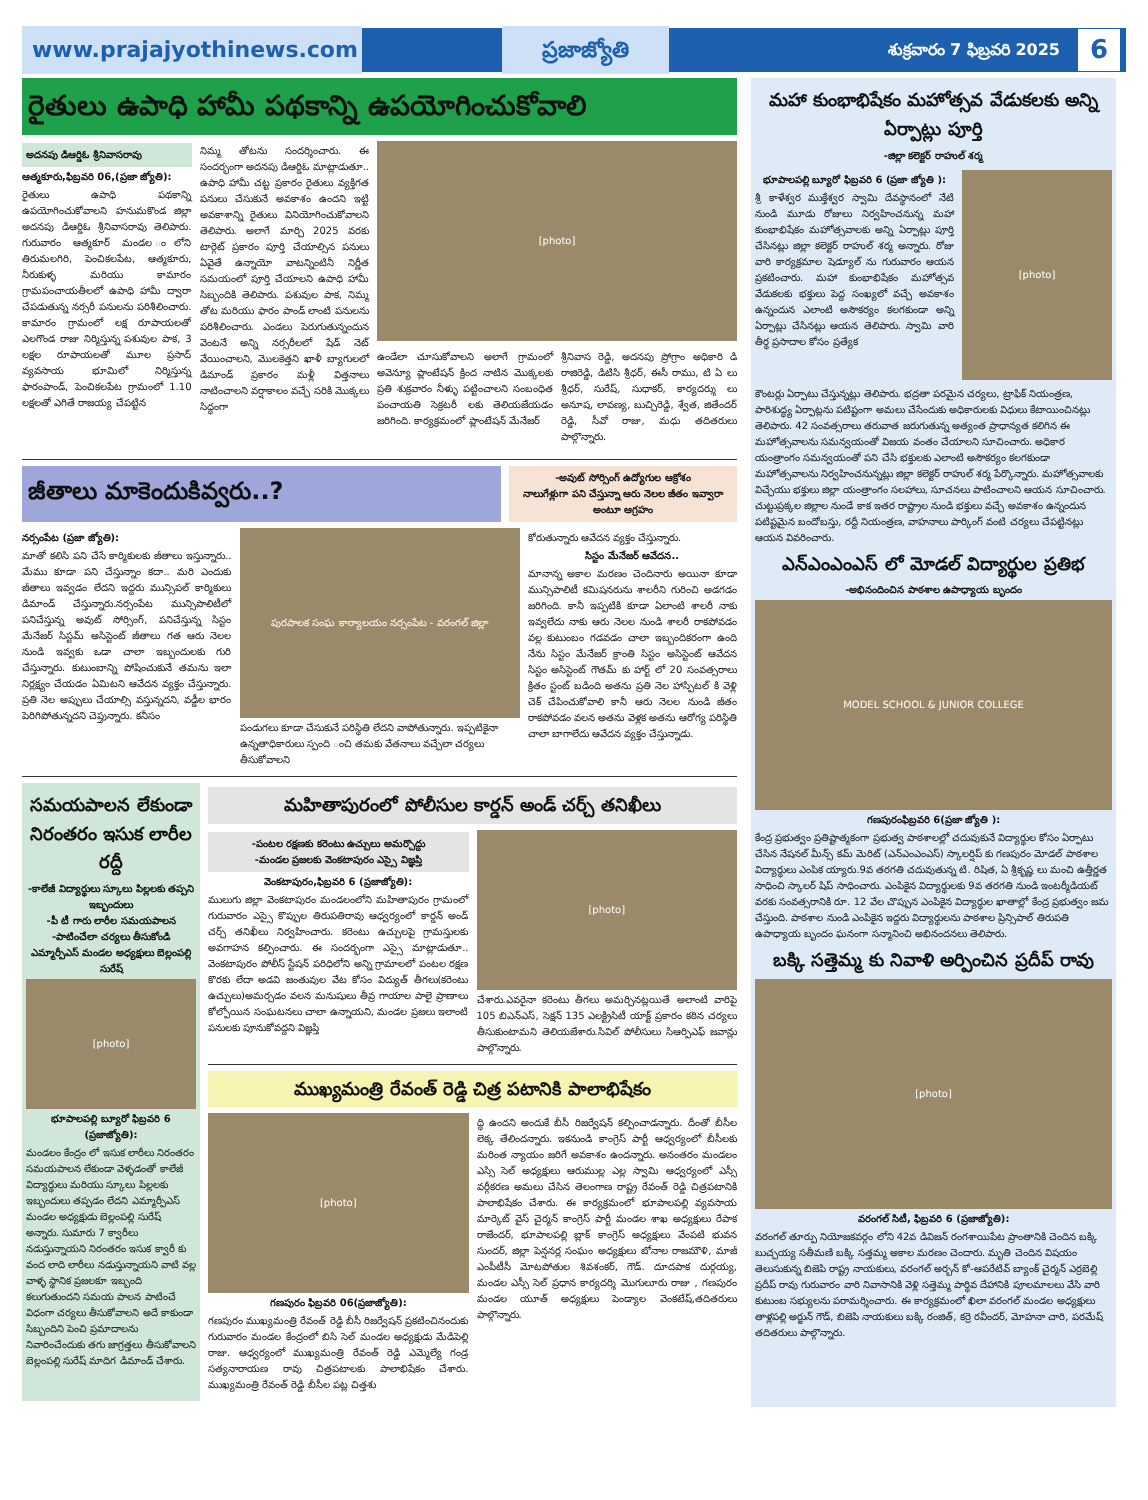www.prajajyothinews.com ప్రజాజ్యోతి శుక్రవారం 7 ఫిబ్రవరి 2025 6
రైతులు ఉపాధి హామీ పథకాన్ని ఉపయోగించుకోవాలి
అదనపు డిఆర్డిఓ శ్రీనివాసరావు
ఆత్మకూరు,ఫిబ్రవరి 06,(ప్రజా జ్యోతి):
రైతులు ఉపాధి పథకాన్ని ఉపయోగించుకోవాలని హనుమకొండ జిల్లా అదనపు డిఆర్డిఓ శ్రీనివాసరావు తెలిపారు. గురువారం ఆత్మకూర్ మండల ంలోని తిరుమలగిరి, పెంచికలపేట, ఆత్మకూరు, నీరుకుళ్ళ మరియు కామారం గ్రామపంచాయతీలలో ఉపాధి హామీ ద్వారా చేపడుతున్న నర్సరీ పనులను పరిశీలించారు. కామారం గ్రామంలో లక్ష రూపాయలతో ఎలగొండ రాజు నిర్మిస్తున్న పశువుల పాక, 3 లక్షల రూపాయలతో మూల ప్రసాద్ వ్యవసాయ భూమిలో నిర్మిస్తున్న ఫారంపాండ్, పెంచికలపేట గ్రామంలో 1.10 లక్షలతో ఎగితే రాజయ్య చేపట్టిన
నిమ్మ తోటను సందర్శించారు. ఈ సందర్భంగా అదనపు డిఆర్డిఓ మాట్లాడుతూ.. ఉపాధి హామీ చట్ట ప్రకారం రైతులు వ్యక్తిగత పనులు చేసుకునే అవకాశం ఉందని ఇట్టి అవకాశాన్ని రైతులు వినియోగించుకోవాలని తెలిపారు. అలాగే మార్చి 2025 వరకు టార్గెట్ ప్రకారం పూర్తి చేయాల్సిన పనులు ఏవైతే ఉన్నాయో వాటన్నింటినీ నిర్ణీత సమయంలో పూర్తి చేయాలని ఉపాధి హామీ సిబ్బందికి తెలిపారు. పశువుల పాక, నిమ్మ తోట మరియు ఫారం పాండ్ లాంటి పనులను పరిశీలించారు. ఎండలు పెరుగుతున్నందున వెంటనే అన్ని నర్సరీలలో షేడ్ నెట్ వేయించాలని, మొలకెత్తని ఖాళీ బ్యాగులలో డిమాండ్ ప్రకారం మళ్లీ విత్తనాలు నాటించాలని వర్షాకాలం వచ్చే సరికి మొక్కలు సిద్ధంగా
[photo]
ఉండేలా చూసుకోవాలని అలాగే గ్రామంలో అవెన్యూ ప్లాంటేషన్ క్రింద నాటిన మొక్కలకు ప్రతి శుక్రవారం నీళ్ళు పట్టించాలని సంబంధిత పంచాయతి సెక్రటరీ లకు తెలియజేయడం జరిగింది. కార్యక్రమంలో ప్లాంటేషన్ మేనేజర్
శ్రీనివాస రెడ్డి, అదనపు ప్రోగ్రాం అధికారి డి రాజిరెడ్డి, డిటిసి శ్రీధర్, ఈసీ రాము, టి ఏ లు శ్రీధర్, సురేష్, సుధాకర్, కార్యదర్శు లు అనూష, లావణ్య, బుచ్చిరెడ్డి, శ్వేత, జితేందర్ రెడ్డి, సీవో రాజు, మధు తదితరులు పాల్గొన్నారు.
జీతాలు మాకెందుకివ్వరు..?
-అవుట్ సోర్సింగ్ ఉద్యోగుల ఆక్రోశం
నాలుగేళ్లుగా పని చేస్తున్నా ఆరు నెలల జీతం ఇవ్వారా అంటూ ఆగ్రహం
నర్సంపేట (ప్రజా జ్యోతి):
మాతో కలిసి పని చేసే కార్మికులకు జీతాలు ఇస్తున్నారు.. మేము కూడా పని చేస్తున్నాం కదా.. మరి ఎందుకు జీతాలు ఇవ్వడం లేదని ఇద్దరు మున్సిపల్ కార్మికులు డిమాండ్ చేస్తున్నారు.నర్సంపేట మున్సిపాలిటీలో పనిచేస్తున్న అవుట్ సోర్సింగ్, పనిచేస్తున్న సిస్టం మేనేజర్ సిస్టమ్ అసిస్టెంట్ జీతాలు గత ఆరు నెలల నుండి ఇవ్వకు ఒడా చాలా ఇబ్బందులకు గురి చేస్తున్నారు. కుటుంబాన్ని పోషించుకునే తమను ఇలా నిర్లక్ష్యం చేయడం ఏమిటని ఆవేదన వ్యక్తం చేస్తున్నారు. ప్రతి నెల అప్పులు చేయాల్సి వస్తున్నదని, వడ్డీల భారం పెరిగిపోతున్నదని చెప్తున్నారు. కనీసం
పురపాలక సంఘ కార్యాలయం నర్సంపేట - వరంగల్ జిల్లా
పండుగలు కూడా చేసుకునే పరిస్థితి లేదని వాపోతున్నారు. ఇప్పటికైనా ఉన్నతాధికారులు స్పంది ంచి తమకు వేతనాలు వచ్చేలా చర్యలు తీసుకోవాలని
కోరుతున్నారు ఆవేదన వ్యక్తం చేస్తున్నారు.
సిస్టం మేనేజర్ ఆవేదన..
మానాన్న అకాల మరణం చెందినారు అయినా కూడా మున్సిపాలిటీ కమిషనరును శాలరీని గురించి అడగడం జరిగింది. కానీ ఇప్పటికి కూడా ఏలాంటి శాలరీ నాకు ఇవ్వలేదు నాకు ఆరు నెలల నుండి శాలరీ రాకపోవడం వల్ల కుటుంబం గడవడం చాలా ఇబ్బందికరంగా ఉంది నేను సిస్టం మేనేజర్ క్రాంతి సిస్టం అసిస్టెంట్ ఆవేదన సిస్టం అసిస్టెంట్ గౌతమ్ కు హార్ట్ లో 20 సంవత్సరాలు క్రితం స్టంట్ బడింది అతను ప్రతి నెల హాస్పిటల్ కి వెళ్లి చెక్ చేపించుకోవాలి కానీ ఆరు నెలల నుండి జీతం రాకపోవడం వలన అతను వెళ్లక అతను ఆరోగ్య పరిస్థితి చాలా బాగాలేదు ఆవేదన వ్యక్తం చేస్తున్నాడు.
సమయపాలన లేకుండా నిరంతరం ఇసుక లారీల రద్దీ
-కాలేజీ విద్యార్థులు స్కూలు పిల్లలకు తప్పని ఇబ్బందులు
-పీ టీ గారు లారీల సమయపాలన
-పాటించేలా చర్యలు తీసుకోండి
ఎమ్మార్పీఎస్ మండల అధ్యక్షులు బెల్లంపల్లి సురేష్
[photo]
భూపాలపల్లి బ్యూరో ఫిబ్రవరి 6 (ప్రజాజ్యోతి):
మండలం కేంద్రం లో ఇసుక లారీలు నిరంతరం సమయపాలన లేకుండా వెళ్ళడంతో కాలేజీ విద్యార్థులు మరియు స్కూలు పిల్లలకు ఇబ్బందులు తప్పడం లేదని ఎమ్మార్పీఎస్ మండల అధ్యక్షుడు బెల్లంపల్లి సురేష్ అన్నారు. సుమారు 7 క్వారీలు నడుస్తున్నాయని నిరంతరం ఇసుక క్వారీ కు వంద లాది లారీలు నడుస్తున్నాయని వాటి వల్ల వాళ్ళ స్థానిక ప్రజలకూ ఇబ్బంది కలుగుతుందని సమయ పాలన పాటించే విధంగా చర్యలు తీసుకోవాలని అదే కాకుండా సిబ్బందిని పెంచి ప్రమాదాలను నివారించేందుకు తగు జాగ్రత్తలు తీసుకోవాలని బెల్లంపల్లి సురేష్ మాదిగ డిమాండ్ చేశారు.
మహితాపురంలో పోలీసుల కార్డన్ అండ్ చర్చ్ తనిఖీలు
-పంటల రక్షణకు కరెంటు ఉచ్చులు అమర్చొద్దు
-మండల ప్రజలకు వెంకటాపురం ఎస్సై విజ్ఞప్తి
వెంకటాపురం,ఫిబ్రవరి 6 (ప్రజాజ్యోతి):
ములుగు జిల్లా వెంకటాపురం మండలంలోని మహితాపురం గ్రామంలో గురువారం ఎస్సై కొప్పుల తిరుపతిరావు ఆధ్వర్యంలో కార్డన్ అండ్ చర్చ్ తనిఖీలు నిర్వహించారు. కరెంటు ఉచ్చులపై గ్రామస్తులకు అవగాహన కల్పించారు. ఈ సందర్భంగా ఎస్సై మాట్లాడుతూ.. వెంకటాపురం పోలీస్ స్టేషన్ పరిధిలోని అన్ని గ్రామాలలో పంటల రక్షణ కొరకు లేదా అడవి జంతువుల వేట కోసం విద్యుత్ తీగలు(కరెంటు ఉచ్చులు)అమర్చడం వలన మనుషులు తీవ్ర గాయాల పాలై ప్రాణాలు కోల్పోయిన సంఘటనలు చాలా ఉన్నాయని, మండల ప్రజలు ఇలాంటి పనులకు పూనుకోవద్దని విజ్ఞప్తి
[photo]
చేశారు.ఎవరైనా కరెంటు తీగలు అమర్చినట్లయితే అలాంటి వారిపై 105 బిఎన్ఎస్, సెక్షన్ 135 ఎలక్ట్రిసిటీ యాక్ట్ ప్రకారం కఠిన చర్యలు తీసుకుంటామని తెలియజేశారు.సివిల్ పోలీసులు సిఆర్పిఎఫ్ జవాన్లు పాల్గొన్నారు.
ముఖ్యమంత్రి రేవంత్ రెడ్డి చిత్ర పటానికి పాలాభిషేకం
[photo]
గణపురం ఫిబ్రవరి 06(ప్రజాజ్యోతి):
గణపురం ముఖ్యమంత్రి రేవంత్ రెడ్డి బీసీ రిజర్వేషన్ ప్రకటించినందుకు గురువారం మండల కేంద్రంలో బిసి సెల్ మండల అధ్యక్షుడు మేడిపెల్లి రాజు. ఆధ్వర్యంలో ముఖ్యమంత్రి రేవంత్ రెడ్డి ఎమ్మెల్యే గండ్ర సత్యనారాయణ రావు చిత్రపటాలకు పాలాభిషేకం చేశారు. ముఖ్యమంత్రి రేవంత్ రెడ్డి బీసీల పట్ల చిత్తశు
ద్ధి ఉందని అందుకే బీసీ రిజర్వేషన్ కల్పించాడన్నారు. దీంతో బీసీల లెక్క తేలిందన్నారు. ఇకనుండి కాంగ్రెస్ పార్టీ ఆధ్వర్యంలో బీసీలకు మరింత న్యాయం జరిగే అవకాశం ఉందన్నారు. అనంతరం మండలం ఎస్సి సెల్ అధ్యక్షులు ఆరుముల్ల ఎల్ల స్వామి ఆధ్వర్యంలో ఎస్సీ వర్గీకరణ అమలు చేసిన తెలంగాణ రాష్ట్ర రేవంత్ రెడ్డి చిత్రపటానికి పాలాభిషేకం చేశారు. ఈ కార్యక్రమంలో భూపాలపల్లి వ్యవసాయ మార్కెట్ వైస్ చైర్మన్ కాంగ్రెస్ పార్టీ మండల శాఖ అధ్యక్షులు రేపాక రాజేందర్, భూపాలపల్లి బ్లాక్ కాంగ్రెస్ అధ్యక్షులు వేంపటి భువన సుందర్, జిల్లా పెన్షనర్ల సంఘం అధ్యక్షులు బోనాల రాజమౌళి, మాజీ ఎంపీటీసీ మోటపోతుల శివశంకర్, గౌడ్. దూదపాక దుర్గయ్య, మండల ఎస్సీ సెల్ ప్రధాన కార్యదర్శి మొగులూరు రాజు , గణపురం మండల యూత్ అధ్యక్షులు పెండ్యాల వెంకటేష్,తదితరులు పాల్గొన్నారు.
మహా కుంభాభిషేకం మహోత్సవ వేడుకలకు అన్ని ఏర్పాట్లు పూర్తి
-జిల్లా కలెక్టర్ రాహుల్ శర్మ
భూపాలపల్లి బ్యూరో ఫిబ్రవరి 6 (ప్రజా జ్యోతి ):
శ్రీ కాళేశ్వర ముక్తేశ్వర స్వామి దేవస్థానంలో నేటి నుండి మూడు రోజులు నిర్వహించనున్న మహా కుంభాభిషేకం మహోత్సవాలకు అన్ని ఏర్పాట్లు పూర్తి చేసినట్లు జిల్లా కలెక్టర్ రాహుల్ శర్మ అన్నారు. రోజు వారి కార్యక్రమాల షెడ్యూల్ ను గురువారం ఆయన ప్రకటించారు. మహా కుంభాభిషేకం మహోత్సవ వేడుకలకు భక్తులు పెద్ద సంఖ్యలో వచ్చే అవకాశం ఉన్నందున ఎలాంటి అసౌకర్యం కలగకుండా అన్ని ఏర్పాట్లు చేసినట్లు ఆయన తెలిపారు. స్వామి వారి తీర్థ ప్రసాదాల కోసం ప్రత్యేక
[photo]
కౌంటర్లు ఏర్పాటు చేస్తున్నట్లు తెలిపారు. భద్రతా పరమైన చర్యలు, ట్రాఫిక్ నియంత్రణ, పారిశుద్ధ్య ఏర్పాట్లను పటిష్టంగా అమలు చేసేందుకు అధికారులకు విధులు కేటాయించినట్లు తెలిపారు. 42 సంవత్సరాలు తరువాత జరుగుతున్న అత్యంత ప్రాధాన్యత కలిగిన ఈ మహోత్సవాలను సమన్వయంతో విజయ వంతం చేయాలని సూచించారు. అధికార యంత్రాంగం సమన్వయంతో పని చేసి భక్తులకు ఎలాంటి అసౌకర్యం కలగకుండా మహోత్సవాలను నిర్వహించనున్నట్లు జిల్లా కలెక్టర్ రాహుల్ శర్మ పేర్కొన్నారు. మహోత్సవాలకు విచ్చేయు భక్తులు జిల్లా యంత్రాంగం సలహాలు, సూచనలు పాటించాలని ఆయన సూచించారు. చుట్టుప్రక్కల జిల్లాల నుండే కాక ఇతర రాష్ట్రాల నుండి భక్తులు వచ్చే అవకాశం ఉన్నందున పటిష్టమైన బందోబస్తు, రద్దీ నియంత్రణ, వాహనాలు పార్కింగ్ వంటి చర్యలు చేపట్టినట్లు ఆయన వివరించారు.
ఎన్ఎంఎంఎస్ లో మోడల్ విద్యార్థుల ప్రతిభ
-అభినందించిన పాఠశాల ఉపాధ్యాయ బృందం
MODEL SCHOOL & JUNIOR COLLEGE
గణపురంఫిబ్రవరి 6(ప్రజా జ్యోతి ):
కేంద్ర ప్రభుత్వం ప్రతిష్టాత్మకంగా ప్రభుత్వ పాఠశాలల్లో చదువుకునే విద్యార్థుల కోసం ఏర్పాటు చేసిన నేషనల్ మీన్స్ కమ్ మెరిట్ (ఎన్ఎంఎంఎస్) స్కాలర్షిప్ కు గణపురం మోడల్ పాఠశాల విద్యార్థులు ఎంపిక య్యారు.9వ తరగతి చదువుతున్న టి. రిషిత, ఏ శ్రీకృష్ణ లు మంచి ఉత్తీర్ణత సాధించి స్కాలర్ షిప్ సాధించారు. ఎంపికైన విద్యార్థులకు 9వ తరగతి నుండి ఇంటర్మీడియట్ వరకు సంవత్సరానికి రూ. 12 వేల చొప్పున ఎంపికైన విద్యార్థుల ఖాతాల్లో కేంద్ర ప్రభుత్వం జమ చేస్తుంది. పాఠశాల నుండి ఎంపికైన ఇద్దరు విద్యార్థులను పాఠశాల ప్రిన్సిపాల్ తిరుపతి ఉపాధ్యాయ బృందం ఘనంగా సన్మానించి అభినందనలు తెలిపారు.
బక్కి సత్తెమ్మ కు నివాళి అర్పించిన ప్రదీప్ రావు
[photo]
వరంగల్ సిటీ, ఫిబ్రవరి 6 (ప్రజాజ్యోతి):
వరంగల్ తూర్పు నియోజకవర్గం లోని 42వ డివిజన్ రంగశాయిపేట ప్రాంతానికి చెందిన బక్కి బుచ్చయ్య సతీమణి బక్కి సత్తమ్మ అకాల మరణం చెందారు. మృతి చెందిన విషయం తెలుసుకున్న బిజెపి రాష్ట్ర నాయకులు, వరంగల్ అర్బన్ కో-ఆపరేటివ్ బ్యాంక్ చైర్మన్ ఎర్రబెల్లి ప్రదీప్ రావు గురువారం వారి నివాసానికి వెళ్లి సత్తెమ్మ పార్థివ దేహానికి పూలమాలలు వేసి వారి కుటుంబ సభ్యులను పరామర్శించారు. ఈ కార్యక్రమంలో ఖిలా వరంగల్ మండల అధ్యక్షులు తాళ్లపల్లి అర్జున్ గౌడ్, బిజెపి నాయకులు బక్కి రంజిత్, కర్రె రవీందర్, మోహనా చారి, పరమేష్ తదితరులు పాల్గొన్నారు.